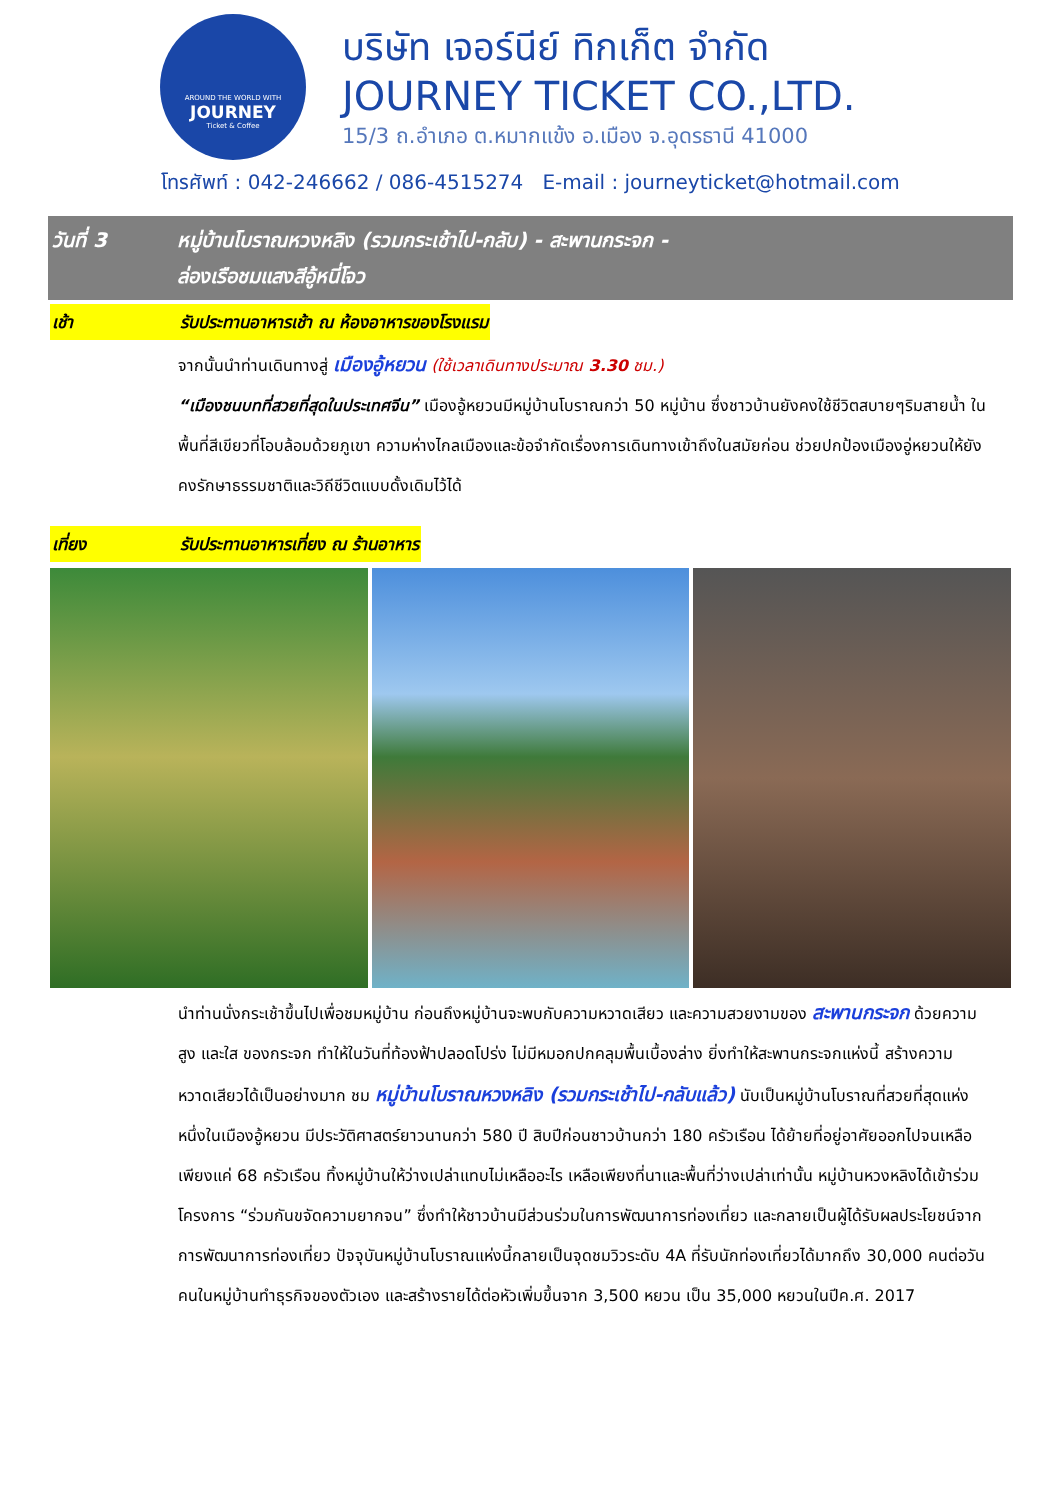AROUND THE WORLD WITH
JOURNEY
Ticket & Coffee
บริษัท เจอร์นีย์ ทิกเก็ต จำกัด
JOURNEY TICKET CO.,LTD.
15/3 ถ.อำเภอ ต.หมากแข้ง อ.เมือง จ.อุดรธานี 41000
โทรศัพท์ : 042-246662 / 086-4515274 E-mail : journeyticket@hotmail.com
วันที่ 3 หมู่บ้านโบราณหวงหลิง (รวมกระเช้าไป-กลับ) - สะพานกระจก -
ล่องเรือชมแสงสีอู้หนี่โจว
เช้า รับประทานอาหารเช้า ณ ห้องอาหารของโรงแรม
จากนั้นนำท่านเดินทางสู่ เมืองอู้หยวน (ใช้เวลาเดินทางประมาณ 3.30 ชม.)
“เมืองชนบทที่สวยที่สุดในประเทศจีน” เมืองอู้หยวนมีหมู่บ้านโบราณกว่า 50 หมู่บ้าน ซึ่งชาวบ้านยังคงใช้ชีวิตสบายๆริมสายน้ำ ในพื้นที่สีเขียวที่โอบล้อมด้วยภูเขา ความห่างไกลเมืองและข้อจำกัดเรื่องการเดินทางเข้าถึงในสมัยก่อน ช่วยปกป้องเมืองอู่หยวนให้ยังคงรักษาธรรมชาติและวิถีชีวิตแบบดั้งเดิมไว้ได้
เที่ยง รับประทานอาหารเที่ยง ณ ร้านอาหาร
นำท่านนั่งกระเช้าขึ้นไปเพื่อชมหมู่บ้าน ก่อนถึงหมู่บ้านจะพบกับความหวาดเสียว และความสวยงามของ สะพานกระจก ด้วยความสูง และใส ของกระจก ทำให้ในวันที่ท้องฟ้าปลอดโปร่ง ไม่มีหมอกปกคลุมพื้นเบื้องล่าง ยิ่งทำให้สะพานกระจกแห่งนี้ สร้างความหวาดเสียวได้เป็นอย่างมาก ชม หมู่บ้านโบราณหวงหลิง (รวมกระเช้าไป-กลับแล้ว) นับเป็นหมู่บ้านโบราณที่สวยที่สุดแห่งหนึ่งในเมืองอู้หยวน มีประวัติศาสตร์ยาวนานกว่า 580 ปี สิบปีก่อนชาวบ้านกว่า 180 ครัวเรือน ได้ย้ายที่อยู่อาศัยออกไปจนเหลือเพียงแค่ 68 ครัวเรือน ทิ้งหมู่บ้านให้ว่างเปล่าแทบไม่เหลืออะไร เหลือเพียงที่นาและพื้นที่ว่างเปล่าเท่านั้น หมู่บ้านหวงหลิงได้เข้าร่วมโครงการ “ร่วมกันขจัดความยากจน” ซึ่งทำให้ชาวบ้านมีส่วนร่วมในการพัฒนาการท่องเที่ยว และกลายเป็นผู้ได้รับผลประโยชน์จากการพัฒนาการท่องเที่ยว ปัจจุบันหมู่บ้านโบราณแห่งนี้กลายเป็นจุดชมวิวระดับ 4A ที่รับนักท่องเที่ยวได้มากถึง 30,000 คนต่อวัน คนในหมู่บ้านทำธุรกิจของตัวเอง และสร้างรายได้ต่อหัวเพิ่มขึ้นจาก 3,500 หยวน เป็น 35,000 หยวนในปีค.ศ. 2017